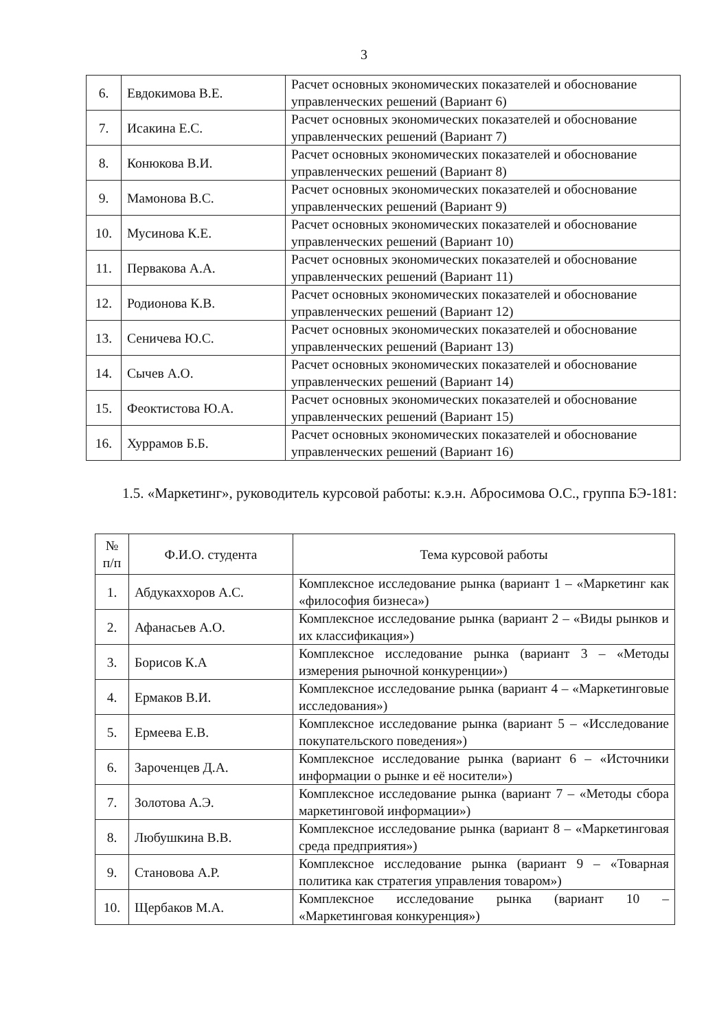3
| 6. | Евдокимова В.Е. | Расчет основных экономических показателей и обоснование управленческих решений (Вариант 6) |
| 7. | Исакина Е.С. | Расчет основных экономических показателей и обоснование управленческих решений (Вариант 7) |
| 8. | Конюкова В.И. | Расчет основных экономических показателей и обоснование управленческих решений (Вариант 8) |
| 9. | Мамонова В.С. | Расчет основных экономических показателей и обоснование управленческих решений (Вариант 9) |
| 10. | Мусинова К.Е. | Расчет основных экономических показателей и обоснование управленческих решений (Вариант 10) |
| 11. | Первакова А.А. | Расчет основных экономических показателей и обоснование управленческих решений (Вариант 11) |
| 12. | Родионова К.В. | Расчет основных экономических показателей и обоснование управленческих решений (Вариант 12) |
| 13. | Сеничева Ю.С. | Расчет основных экономических показателей и обоснование управленческих решений (Вариант 13) |
| 14. | Сычев А.О. | Расчет основных экономических показателей и обоснование управленческих решений (Вариант 14) |
| 15. | Феоктистова Ю.А. | Расчет основных экономических показателей и обоснование управленческих решений (Вариант 15) |
| 16. | Хуррамов Б.Б. | Расчет основных экономических показателей и обоснование управленческих решений (Вариант 16) |
1.5. «Маркетинг», руководитель курсовой работы: к.э.н. Абросимова О.С., группа БЭ-181:
| № п/п | Ф.И.О. студента | Тема курсовой работы |
| 1. | Абдукаххоров А.С. | Комплексное исследование рынка (вариант 1 – «Маркетинг как «философия бизнеса») |
| 2. | Афанасьев А.О. | Комплексное исследование рынка (вариант 2 – «Виды рынков и их классификация») |
| 3. | Борисов К.А | Комплексное исследование рынка (вариант 3 – «Методы измерения рыночной конкуренции») |
| 4. | Ермаков В.И. | Комплексное исследование рынка (вариант 4 – «Маркетинговые исследования») |
| 5. | Ермеева Е.В. | Комплексное исследование рынка (вариант 5 – «Исследование покупательского поведения») |
| 6. | Зароченцев Д.А. | Комплексное исследование рынка (вариант 6 – «Источники информации о рынке и её носители») |
| 7. | Золотова А.Э. | Комплексное исследование рынка (вариант 7 – «Методы сбора маркетинговой информации») |
| 8. | Любушкина В.В. | Комплексное исследование рынка (вариант 8 – «Маркетинговая среда предприятия») |
| 9. | Становова А.Р. | Комплексное исследование рынка (вариант 9 – «Товарная политика как стратегия управления товаром») |
| 10. | Щербаков М.А. | Комплексное исследование рынка (вариант 10 – «Маркетинговая конкуренция») |